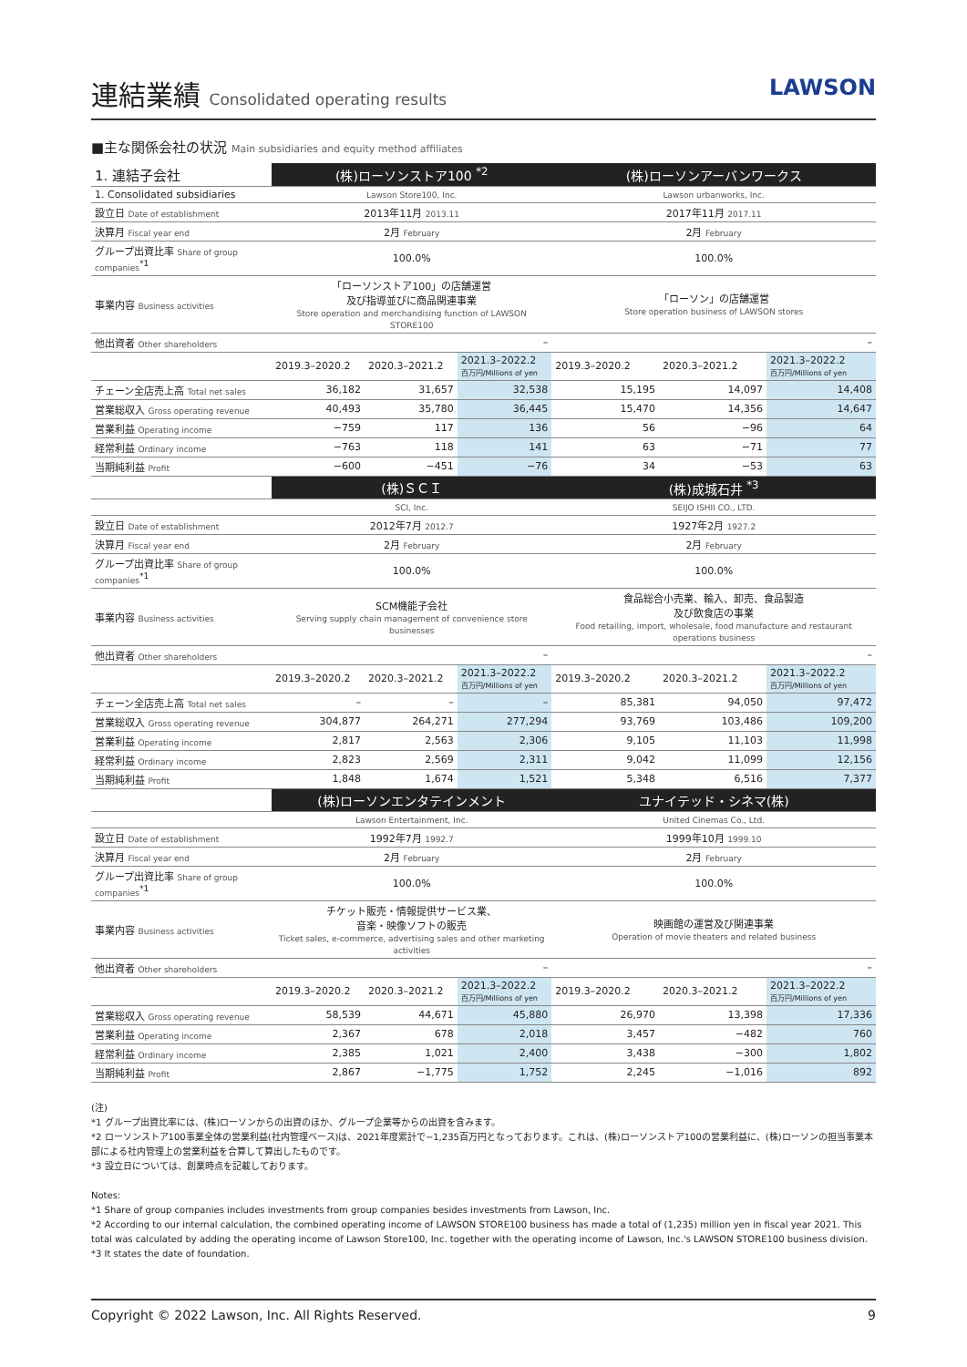連結業績 Consolidated operating results
LAWSON
■主な関係会社の状況 Main subsidiaries and equity method affiliates
| 1. 連結子会社 | (株)ローソンストア100 <sup>*2</sup> | | | (株)ローソンアーバンワークス | | |
| 1. Consolidated subsidiaries | Lawson Store100, Inc. | | | Lawson urbanworks, Inc. | | |
| 設立日 Date of establishment | 2013年11月 2013.11 | | | 2017年11月 2017.11 | | |
| 決算月 Fiscal year end | 2月 February | | | 2月 February | | |
| グループ出資比率 Share of group companies<sup>*1</sup> | 100.0% | | | 100.0% | | |
| 事業内容 Business activities | 「ローソンストア100」の店舗運営 及び指導並びに商品関連事業 Store operation and merchandising function of LAWSON STORE100 | | | 「ローソン」の店舗運営 Store operation business of LAWSON stores | | |
| 他出資者 Other shareholders | – | | | – | | |
| | 2019.3–2020.2 | 2020.3–2021.2 | 2021.3–2022.2 百万円/Millions of yen | 2019.3–2020.2 | 2020.3–2021.2 | 2021.3–2022.2 百万円/Millions of yen |
| チェーン全店売上高 Total net sales | 36,182 | 31,657 | 32,538 | 15,195 | 14,097 | 14,408 |
| 営業総収入 Gross operating revenue | 40,493 | 35,780 | 36,445 | 15,470 | 14,356 | 14,647 |
| 営業利益 Operating income | −759 | 117 | 136 | 56 | −96 | 64 |
| 経常利益 Ordinary income | −763 | 118 | 141 | 63 | −71 | 77 |
| 当期純利益 Profit | −600 | −451 | −76 | 34 | −53 | 63 |
| | (株)ＳＣＩ | | | (株)成城石井 <sup>*3</sup> | | |
| | SCI, Inc. | | | SEIJO ISHII CO., LTD. | | |
| 設立日 Date of establishment | 2012年7月 2012.7 | | | 1927年2月 1927.2 | | |
| 決算月 Fiscal year end | 2月 February | | | 2月 February | | |
| グループ出資比率 Share of group companies<sup>*1</sup> | 100.0% | | | 100.0% | | |
| 事業内容 Business activities | SCM機能子会社 Serving supply chain management of convenience store businesses | | | 食品総合小売業、輸入、卸売、食品製造 及び飲食店の事業 Food retailing, import, wholesale, food manufacture and restaurant operations business | | |
| 他出資者 Other shareholders | – | | | – | | |
| | 2019.3–2020.2 | 2020.3–2021.2 | 2021.3–2022.2 百万円/Millions of yen | 2019.3–2020.2 | 2020.3–2021.2 | 2021.3–2022.2 百万円/Millions of yen |
| チェーン全店売上高 Total net sales | – | – | – | 85,381 | 94,050 | 97,472 |
| 営業総収入 Gross operating revenue | 304,877 | 264,271 | 277,294 | 93,769 | 103,486 | 109,200 |
| 営業利益 Operating income | 2,817 | 2,563 | 2,306 | 9,105 | 11,103 | 11,998 |
| 経常利益 Ordinary income | 2,823 | 2,569 | 2,311 | 9,042 | 11,099 | 12,156 |
| 当期純利益 Profit | 1,848 | 1,674 | 1,521 | 5,348 | 6,516 | 7,377 |
| | (株)ローソンエンタテインメント | | | ユナイテッド・シネマ(株) | | |
| | Lawson Entertainment, Inc. | | | United Cinemas Co., Ltd. | | |
| 設立日 Date of establishment | 1992年7月 1992.7 | | | 1999年10月 1999.10 | | |
| 決算月 Fiscal year end | 2月 February | | | 2月 February | | |
| グループ出資比率 Share of group companies<sup>*1</sup> | 100.0% | | | 100.0% | | |
| 事業内容 Business activities | チケット販売・情報提供サービス業、 音楽・映像ソフトの販売 Ticket sales, e-commerce, advertising sales and other marketing activities | | | 映画館の運営及び関連事業 Operation of movie theaters and related business | | |
| 他出資者 Other shareholders | – | | | – | | |
| | 2019.3–2020.2 | 2020.3–2021.2 | 2021.3–2022.2 百万円/Millions of yen | 2019.3–2020.2 | 2020.3–2021.2 | 2021.3–2022.2 百万円/Millions of yen |
| 営業総収入 Gross operating revenue | 58,539 | 44,671 | 45,880 | 26,970 | 13,398 | 17,336 |
| 営業利益 Operating income | 2,367 | 678 | 2,018 | 3,457 | −482 | 760 |
| 経常利益 Ordinary income | 2,385 | 1,021 | 2,400 | 3,438 | −300 | 1,802 |
| 当期純利益 Profit | 2,867 | −1,775 | 1,752 | 2,245 | −1,016 | 892 |
(注)
*1 グループ出資比率には、(株)ローソンからの出資のほか、グループ企業等からの出資を含みます。
*2 ローソンストア100事業全体の営業利益(社内管理ベース)は、2021年度累計で−1,235百万円となっております。これは、(株)ローソンストア100の営業利益に、(株)ローソンの担当事業本部による社内管理上の営業利益を合算して算出したものです。
*3 設立日については、創業時点を記載しております。
Notes:
*1 Share of group companies includes investments from group companies besides investments from Lawson, Inc.
*2 According to our internal calculation, the combined operating income of LAWSON STORE100 business has made a total of (1,235) million yen in fiscal year 2021. This total was calculated by adding the operating income of Lawson Store100, Inc. together with the operating income of Lawson, Inc.'s LAWSON STORE100 business division.
*3 It states the date of foundation.
Copyright © 2022 Lawson, Inc. All Rights Reserved. 9